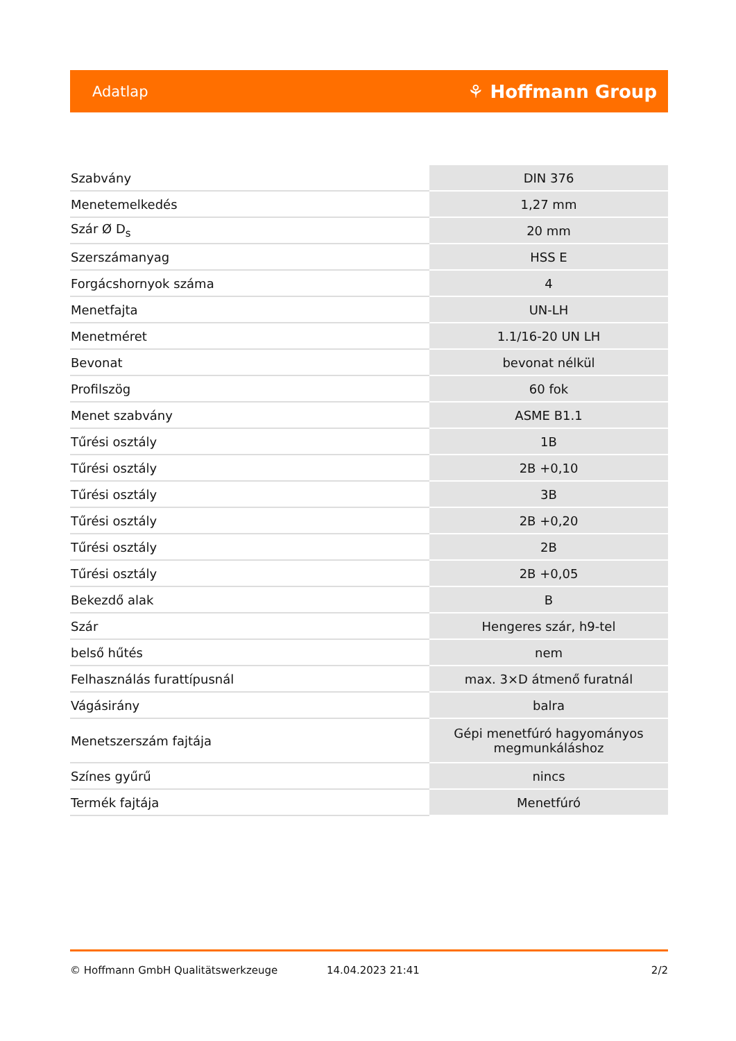Adatlap ⚘ Hoffmann Group
| Szabvány | DIN 376 |
| Menetemelkedés | 1,27 mm |
| Szár Ø D<sub>s</sub> | 20 mm |
| Szerszámanyag | HSS E |
| Forgácshornyok száma | 4 |
| Menetfajta | UN-LH |
| Menetméret | 1.1/16-20 UN LH |
| Bevonat | bevonat nélkül |
| Profilszög | 60 fok |
| Menet szabvány | ASME B1.1 |
| Tűrési osztály | 1B |
| Tűrési osztály | 2B +0,10 |
| Tűrési osztály | 3B |
| Tűrési osztály | 2B +0,20 |
| Tűrési osztály | 2B |
| Tűrési osztály | 2B +0,05 |
| Bekezdő alak | B |
| Szár | Hengeres szár, h9-tel |
| belső hűtés | nem |
| Felhasználás furattípusnál | max. 3×D átmenő furatnál |
| Vágásirány | balra |
| Menetszerszám fajtája | Gépi menetfúró hagyományos megmunkáláshoz |
| Színes gyűrű | nincs |
| Termék fajtája | Menetfúró |
© Hoffmann GmbH Qualitätswerkzeuge 14.04.2023 21:41 2/2